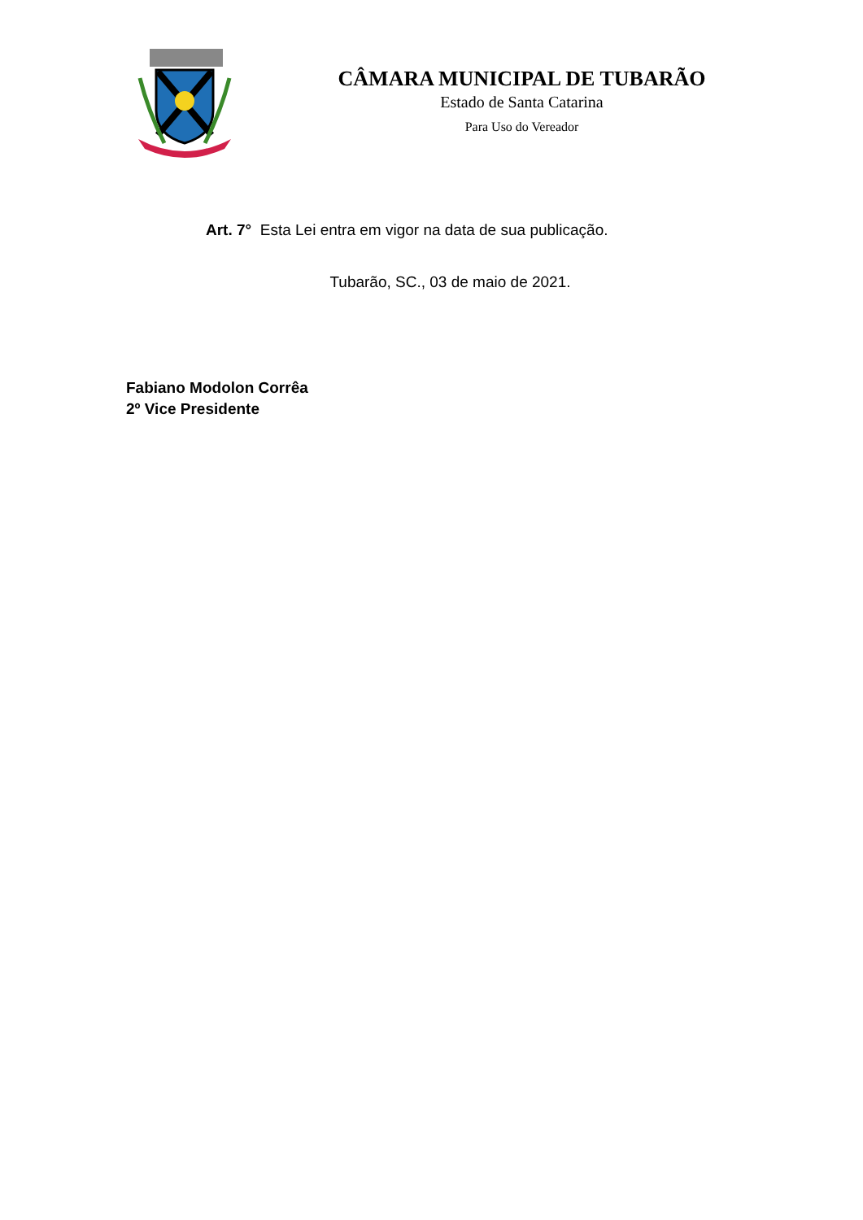CÂMARA MUNICIPAL DE TUBARÃO
Estado de Santa Catarina
Para Uso do Vereador
Art. 7° Esta Lei entra em vigor na data de sua publicação.
Tubarão, SC., 03 de maio de 2021.
Fabiano Modolon Corrêa
2º Vice Presidente